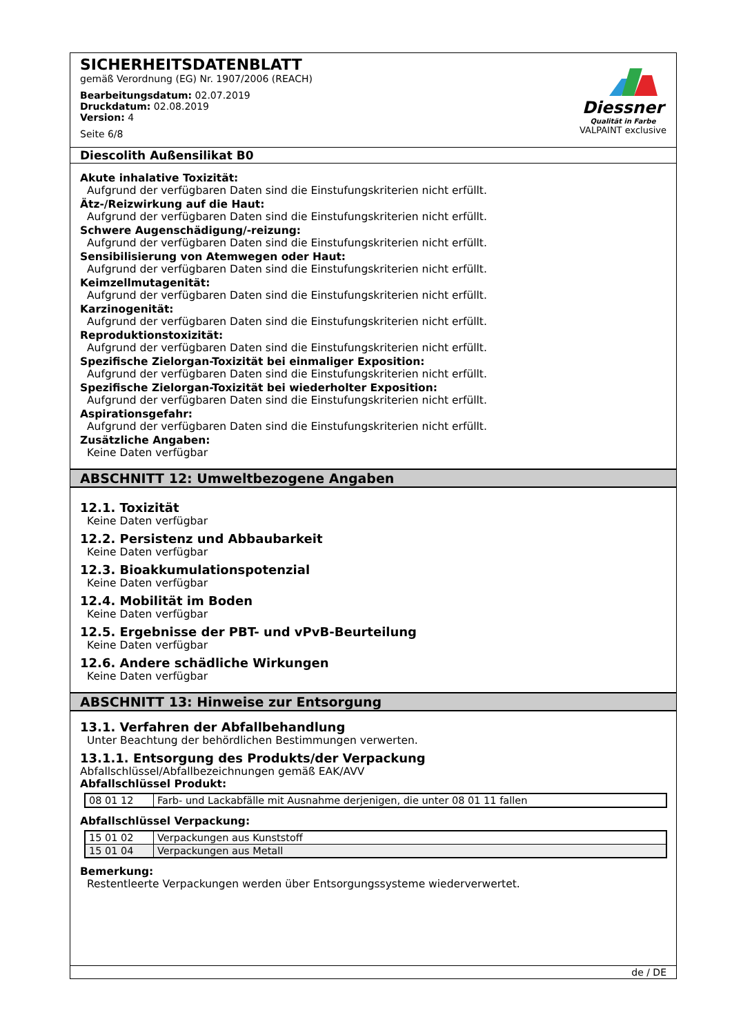SICHERHEITSDATENBLATT
gemäß Verordnung (EG) Nr. 1907/2006 (REACH)
Bearbeitungsdatum: 02.07.2019
Druckdatum: 02.08.2019
Version: 4
Seite 6/8
Diessner
Qualität in Farbe
VALPAINT exclusive
Diescolith Außensilikat B0
Akute inhalative Toxizität:
Aufgrund der verfügbaren Daten sind die Einstufungskriterien nicht erfüllt.
Ätz-/Reizwirkung auf die Haut:
Aufgrund der verfügbaren Daten sind die Einstufungskriterien nicht erfüllt.
Schwere Augenschädigung/-reizung:
Aufgrund der verfügbaren Daten sind die Einstufungskriterien nicht erfüllt.
Sensibilisierung von Atemwegen oder Haut:
Aufgrund der verfügbaren Daten sind die Einstufungskriterien nicht erfüllt.
Keimzellmutagenität:
Aufgrund der verfügbaren Daten sind die Einstufungskriterien nicht erfüllt.
Karzinogenität:
Aufgrund der verfügbaren Daten sind die Einstufungskriterien nicht erfüllt.
Reproduktionstoxizität:
Aufgrund der verfügbaren Daten sind die Einstufungskriterien nicht erfüllt.
Spezifische Zielorgan-Toxizität bei einmaliger Exposition:
Aufgrund der verfügbaren Daten sind die Einstufungskriterien nicht erfüllt.
Spezifische Zielorgan-Toxizität bei wiederholter Exposition:
Aufgrund der verfügbaren Daten sind die Einstufungskriterien nicht erfüllt.
Aspirationsgefahr:
Aufgrund der verfügbaren Daten sind die Einstufungskriterien nicht erfüllt.
Zusätzliche Angaben:
Keine Daten verfügbar
ABSCHNITT 12: Umweltbezogene Angaben
12.1. Toxizität
Keine Daten verfügbar
12.2. Persistenz und Abbaubarkeit
Keine Daten verfügbar
12.3. Bioakkumulationspotenzial
Keine Daten verfügbar
12.4. Mobilität im Boden
Keine Daten verfügbar
12.5. Ergebnisse der PBT- und vPvB-Beurteilung
Keine Daten verfügbar
12.6. Andere schädliche Wirkungen
Keine Daten verfügbar
ABSCHNITT 13: Hinweise zur Entsorgung
13.1. Verfahren der Abfallbehandlung
Unter Beachtung der behördlichen Bestimmungen verwerten.
13.1.1. Entsorgung des Produkts/der Verpackung
Abfallschlüssel/Abfallbezeichnungen gemäß EAK/AVV
Abfallschlüssel Produkt:
| 08 01 12 | Farb- und Lackabfälle mit Ausnahme derjenigen, die unter 08 01 11 fallen |
Abfallschlüssel Verpackung:
| 15 01 02 | Verpackungen aus Kunststoff |
| 15 01 04 | Verpackungen aus Metall |
Bemerkung:
Restentleerte Verpackungen werden über Entsorgungssysteme wiederverwertet.
de / DE